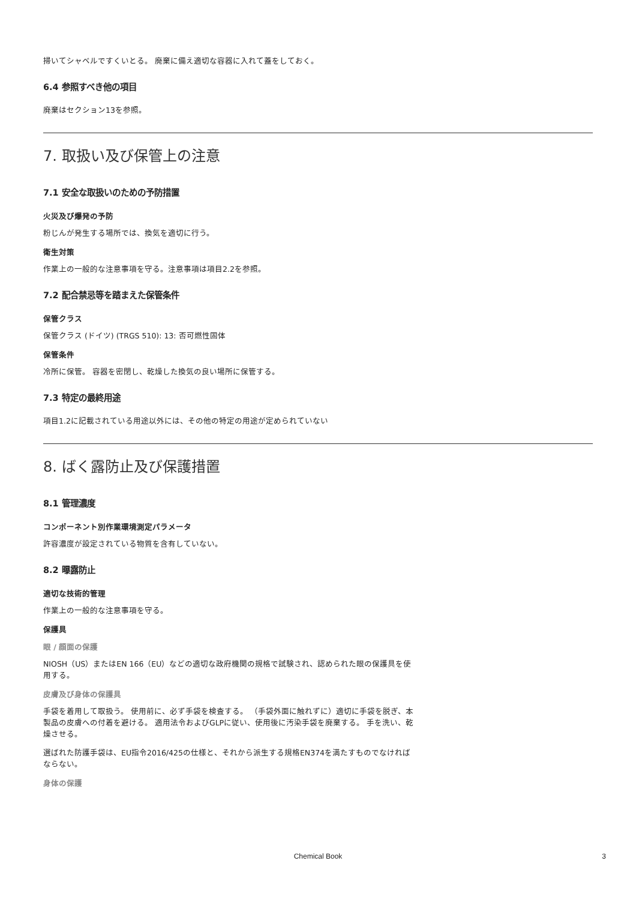掃いてシャベルですくいとる。 廃棄に備え適切な容器に入れて蓋をしておく。
6.4 参照すべき他の項目
廃棄はセクション13を参照。
7. 取扱い及び保管上の注意
7.1 安全な取扱いのための予防措置
火災及び爆発の予防
粉じんが発生する場所では、換気を適切に行う。
衛生対策
作業上の一般的な注意事項を守る。注意事項は項目2.2を参照。
7.2 配合禁忌等を踏まえた保管条件
保管クラス
保管クラス (ドイツ) (TRGS 510): 13: 否可燃性固体
保管条件
冷所に保管。 容器を密閉し、乾燥した換気の良い場所に保管する。
7.3 特定の最終用途
項目1.2に記載されている用途以外には、その他の特定の用途が定められていない
8. ばく露防止及び保護措置
8.1 管理濃度
コンポーネント別作業環境測定パラメータ
許容濃度が設定されている物質を含有していない。
8.2 曝露防止
適切な技術的管理
作業上の一般的な注意事項を守る。
保護具
眼 / 顔面の保護
NIOSH（US）またはEN 166（EU）などの適切な政府機関の規格で試験され、認められた眼の保護具を使用する。
皮膚及び身体の保護具
手袋を着用して取扱う。 使用前に、必ず手袋を検査する。 （手袋外面に触れずに）適切に手袋を脱ぎ、本製品の皮膚への付着を避ける。 適用法令およびGLPに従い、使用後に汚染手袋を廃棄する。 手を洗い、乾燥させる。
選ばれた防護手袋は、EU指令2016/425の仕様と、それから派生する規格EN374を満たすものでなければならない。
身体の保護
Chemical Book 3